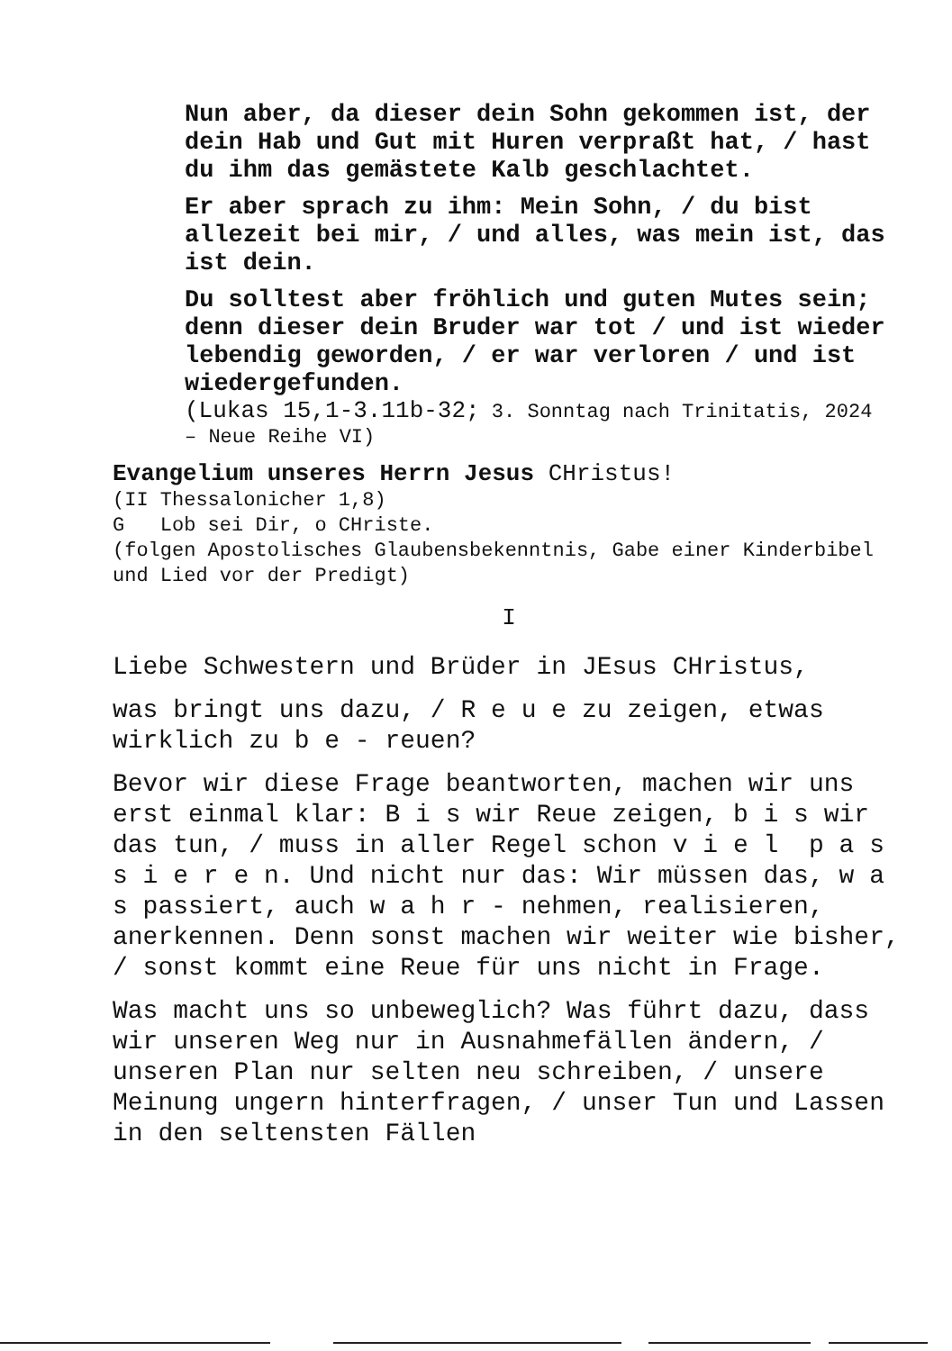Nun aber, da dieser dein Sohn gekommen ist, der dein Hab und Gut mit Huren verpraßt hat, / hast du ihm das gemästete Kalb geschlachtet.
Er aber sprach zu ihm: Mein Sohn, / du bist allezeit bei mir, / und alles, was mein ist, das ist dein.
Du solltest aber fröhlich und guten Mutes sein; denn dieser dein Bruder war tot / und ist wieder lebendig geworden, / er war verloren / und ist wiedergefunden.
(Lukas 15,1-3.11b-32; 3. Sonntag nach Trinitatis, 2024 – Neue Reihe VI)
Evangelium unseres Herrn Jesus CHristus!
(II Thessalonicher 1,8)
G Lob sei Dir, o CHriste.
(folgen Apostolisches Glaubensbekenntnis, Gabe einer Kinderbibel und Lied vor der Predigt)
I
Liebe Schwestern und Brüder in JEsus CHristus,
was bringt uns dazu, / R e u e zu zeigen, etwas wirklich zu b e - reuen?
Bevor wir diese Frage beantworten, machen wir uns erst einmal klar: B i s wir Reue zeigen, b i s wir das tun, / muss in aller Regel schon v i e l p a s s i e r e n. Und nicht nur das: Wir müssen das, w a s passiert, auch w a h r - nehmen, realisieren, anerkennen. Denn sonst machen wir weiter wie bisher, / sonst kommt eine Reue für uns nicht in Frage.
Was macht uns so unbeweglich? Was führt dazu, dass wir unseren Weg nur in Ausnahmefällen ändern, / unseren Plan nur selten neu schreiben, / unsere Meinung ungern hinterfragen, / unser Tun und Lassen in den seltensten Fällen